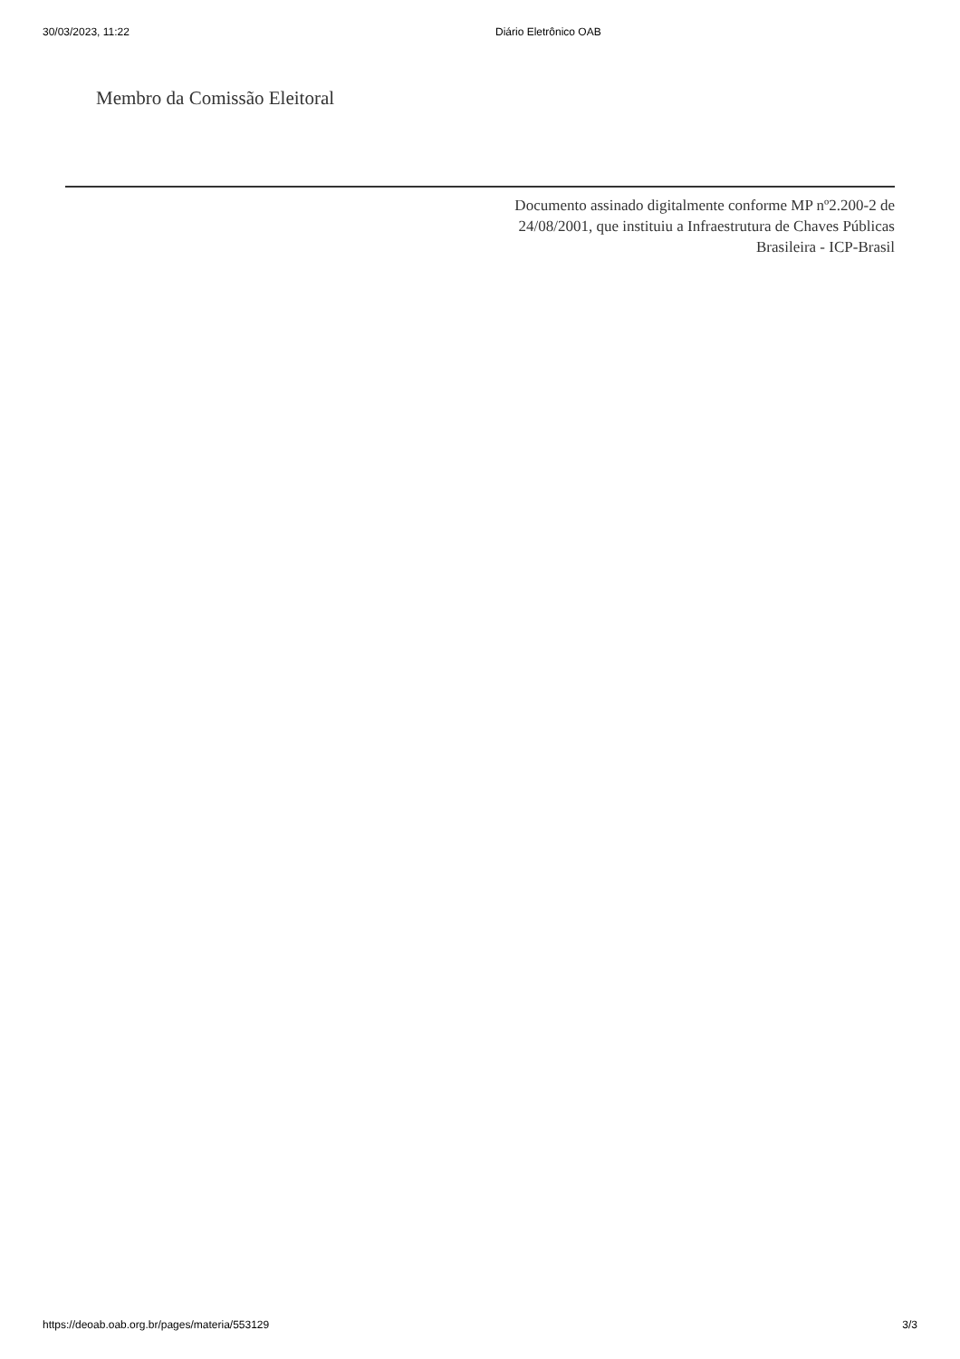30/03/2023, 11:22 Diário Eletrônico OAB
Membro da Comissão Eleitoral
Documento assinado digitalmente conforme MP nº2.200-2 de 24/08/2001, que instituiu a Infraestrutura de Chaves Públicas Brasileira - ICP-Brasil
https://deoab.oab.org.br/pages/materia/553129 3/3